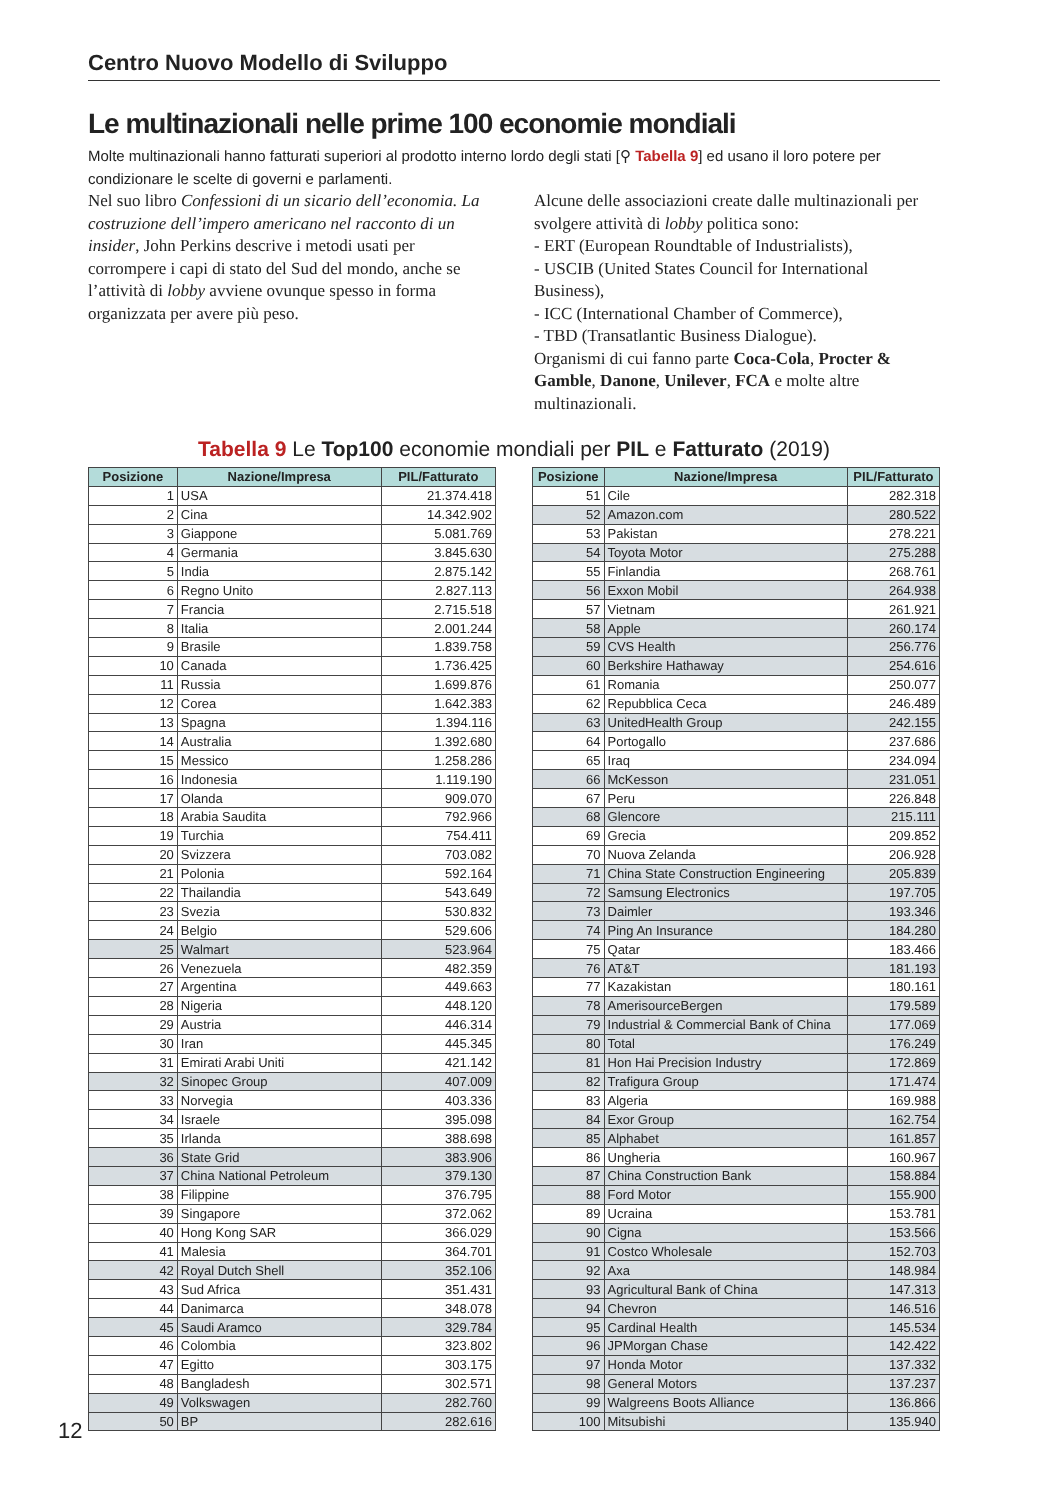Centro Nuovo Modello di Sviluppo
Le multinazionali nelle prime 100 economie mondiali
Molte multinazionali hanno fatturati superiori al prodotto interno lordo degli stati [⚲ Tabella 9] ed usano il loro potere per condizionare le scelte di governi e parlamenti.
Nel suo libro Confessioni di un sicario dell’economia. La costruzione dell’impero americano nel racconto di un insider, John Perkins descrive i metodi usati per corrompere i capi di stato del Sud del mondo, anche se l’attività di lobby avviene ovunque spesso in forma organizzata per avere più peso.
Alcune delle associazioni create dalle multinazionali per svolgere attività di lobby politica sono:
- ERT (European Roundtable of Industrialists),
- USCIB (United States Council for International Business),
- ICC (International Chamber of Commerce),
- TBD (Transatlantic Business Dialogue).
Organismi di cui fanno parte Coca-Cola, Procter & Gamble, Danone, Unilever, FCA e molte altre multinazionali.
Tabella 9 Le Top100 economie mondiali per PIL e Fatturato (2019)
| Posizione | Nazione/Impresa | PIL/Fatturato |
| --- | --- | --- |
| 1 | USA | 21.374.418 |
| 2 | Cina | 14.342.902 |
| 3 | Giappone | 5.081.769 |
| 4 | Germania | 3.845.630 |
| 5 | India | 2.875.142 |
| 6 | Regno Unito | 2.827.113 |
| 7 | Francia | 2.715.518 |
| 8 | Italia | 2.001.244 |
| 9 | Brasile | 1.839.758 |
| 10 | Canada | 1.736.425 |
| 11 | Russia | 1.699.876 |
| 12 | Corea | 1.642.383 |
| 13 | Spagna | 1.394.116 |
| 14 | Australia | 1.392.680 |
| 15 | Messico | 1.258.286 |
| 16 | Indonesia | 1.119.190 |
| 17 | Olanda | 909.070 |
| 18 | Arabia Saudita | 792.966 |
| 19 | Turchia | 754.411 |
| 20 | Svizzera | 703.082 |
| 21 | Polonia | 592.164 |
| 22 | Thailandia | 543.649 |
| 23 | Svezia | 530.832 |
| 24 | Belgio | 529.606 |
| 25 | Walmart | 523.964 |
| 26 | Venezuela | 482.359 |
| 27 | Argentina | 449.663 |
| 28 | Nigeria | 448.120 |
| 29 | Austria | 446.314 |
| 30 | Iran | 445.345 |
| 31 | Emirati Arabi Uniti | 421.142 |
| 32 | Sinopec Group | 407.009 |
| 33 | Norvegia | 403.336 |
| 34 | Israele | 395.098 |
| 35 | Irlanda | 388.698 |
| 36 | State Grid | 383.906 |
| 37 | China National Petroleum | 379.130 |
| 38 | Filippine | 376.795 |
| 39 | Singapore | 372.062 |
| 40 | Hong Kong SAR | 366.029 |
| 41 | Malesia | 364.701 |
| 42 | Royal Dutch Shell | 352.106 |
| 43 | Sud Africa | 351.431 |
| 44 | Danimarca | 348.078 |
| 45 | Saudi Aramco | 329.784 |
| 46 | Colombia | 323.802 |
| 47 | Egitto | 303.175 |
| 48 | Bangladesh | 302.571 |
| 49 | Volkswagen | 282.760 |
| 50 | BP | 282.616 |
| Posizione | Nazione/Impresa | PIL/Fatturato |
| --- | --- | --- |
| 51 | Cile | 282.318 |
| 52 | Amazon.com | 280.522 |
| 53 | Pakistan | 278.221 |
| 54 | Toyota Motor | 275.288 |
| 55 | Finlandia | 268.761 |
| 56 | Exxon Mobil | 264.938 |
| 57 | Vietnam | 261.921 |
| 58 | Apple | 260.174 |
| 59 | CVS Health | 256.776 |
| 60 | Berkshire Hathaway | 254.616 |
| 61 | Romania | 250.077 |
| 62 | Repubblica Ceca | 246.489 |
| 63 | UnitedHealth Group | 242.155 |
| 64 | Portogallo | 237.686 |
| 65 | Iraq | 234.094 |
| 66 | McKesson | 231.051 |
| 67 | Peru | 226.848 |
| 68 | Glencore | 215.111 |
| 69 | Grecia | 209.852 |
| 70 | Nuova Zelanda | 206.928 |
| 71 | China State Construction Engineering | 205.839 |
| 72 | Samsung Electronics | 197.705 |
| 73 | Daimler | 193.346 |
| 74 | Ping An Insurance | 184.280 |
| 75 | Qatar | 183.466 |
| 76 | AT&T | 181.193 |
| 77 | Kazakistan | 180.161 |
| 78 | AmerisourceBergen | 179.589 |
| 79 | Industrial & Commercial Bank of China | 177.069 |
| 80 | Total | 176.249 |
| 81 | Hon Hai Precision Industry | 172.869 |
| 82 | Trafigura Group | 171.474 |
| 83 | Algeria | 169.988 |
| 84 | Exor Group | 162.754 |
| 85 | Alphabet | 161.857 |
| 86 | Ungheria | 160.967 |
| 87 | China Construction Bank | 158.884 |
| 88 | Ford Motor | 155.900 |
| 89 | Ucraina | 153.781 |
| 90 | Cigna | 153.566 |
| 91 | Costco Wholesale | 152.703 |
| 92 | Axa | 148.984 |
| 93 | Agricultural Bank of China | 147.313 |
| 94 | Chevron | 146.516 |
| 95 | Cardinal Health | 145.534 |
| 96 | JPMorgan Chase | 142.422 |
| 97 | Honda Motor | 137.332 |
| 98 | General Motors | 137.237 |
| 99 | Walgreens Boots Alliance | 136.866 |
| 100 | Mitsubishi | 135.940 |
12